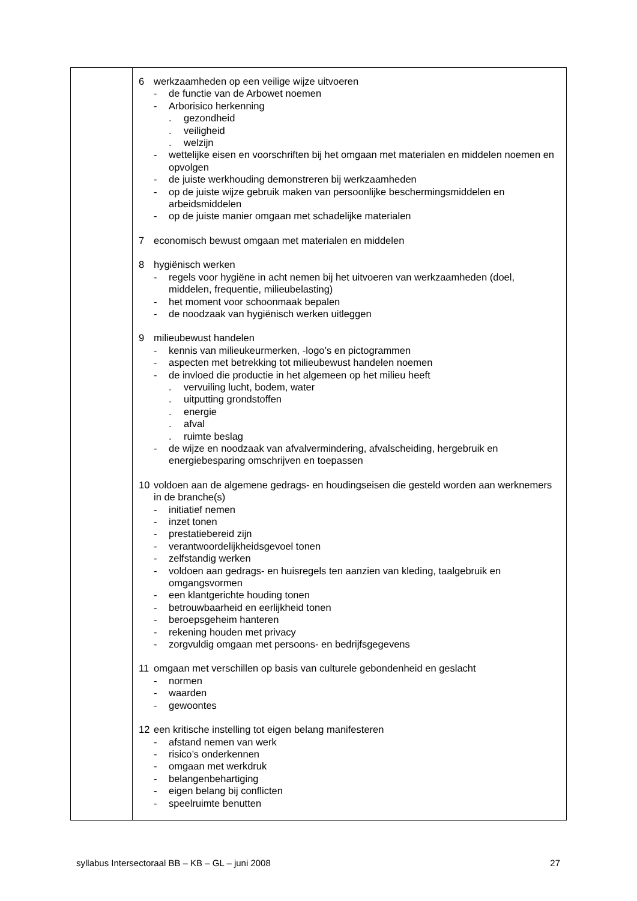| | 6 werkzaamheden op een veilige wijze uitvoeren - de functie van de Arbowet noemen - Arborisico herkenning . gezondheid . veiligheid . welzijn - wettelijke eisen en voorschriften bij het omgaan met materialen en middelen noemen en opvolgen - de juiste werkhouding demonstreren bij werkzaamheden - op de juiste wijze gebruik maken van persoonlijke beschermingsmiddelen en arbeidsmiddelen - op de juiste manier omgaan met schadelijke materialen 7 economisch bewust omgaan met materialen en middelen 8 hygiënisch werken - regels voor hygiëne in acht nemen bij het uitvoeren van werkzaamheden (doel, middelen, frequentie, milieubelasting) - het moment voor schoonmaak bepalen - de noodzaak van hygiënisch werken uitleggen 9 milieubewust handelen - kennis van milieukeurmerken, -logo’s en pictogrammen - aspecten met betrekking tot milieubewust handelen noemen - de invloed die productie in het algemeen op het milieu heeft . vervuiling lucht, bodem, water . uitputting grondstoffen . energie . afval . ruimte beslag - de wijze en noodzaak van afvalvermindering, afvalscheiding, hergebruik en energiebesparing omschrijven en toepassen 10 voldoen aan de algemene gedrags- en houdingseisen die gesteld worden aan werknemers in de branche(s) - initiatief nemen - inzet tonen - prestatiebereid zijn - verantwoordelijkheidsgevoel tonen - zelfstandig werken - voldoen aan gedrags- en huisregels ten aanzien van kleding, taalgebruik en omgangsvormen - een klantgerichte houding tonen - betrouwbaarheid en eerlijkheid tonen - beroepsgeheim hanteren - rekening houden met privacy - zorgvuldig omgaan met persoons- en bedrijfsgegevens 11 omgaan met verschillen op basis van culturele gebondenheid en geslacht - normen - waarden - gewoontes 12 een kritische instelling tot eigen belang manifesteren - afstand nemen van werk - risico’s onderkennen - omgaan met werkdruk - belangenbehartiging - eigen belang bij conflicten - speelruimte benutten |
syllabus Intersectoraal BB – KB – GL – juni 2008 27